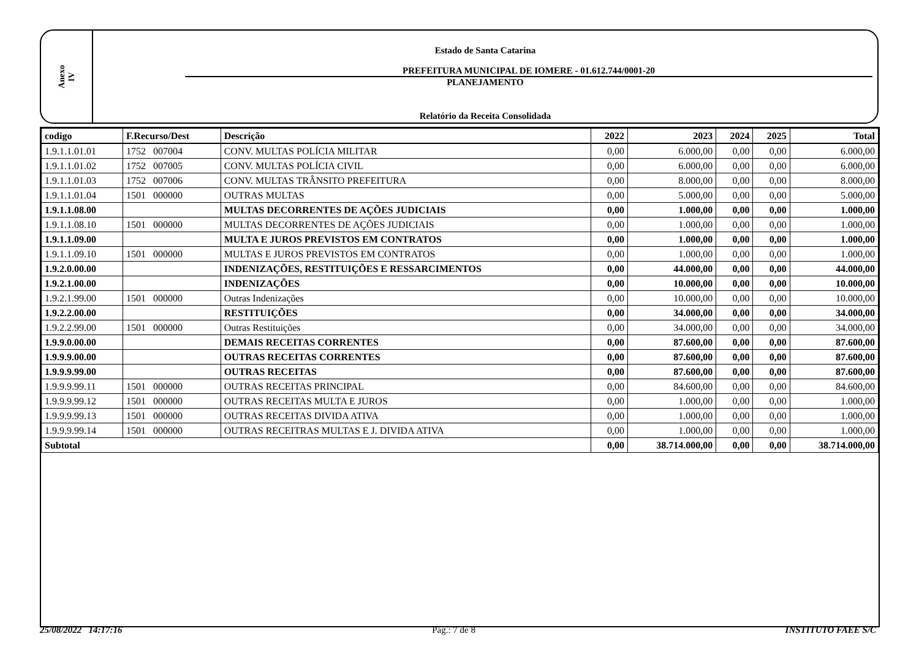Anexo
IV
Estado de Santa Catarina
PREFEITURA MUNICIPAL DE IOMERE - 01.612.744/0001-20
PLANEJAMENTO
Relatório da Receita Consolidada
| codigo | F.Recurso/Dest | Descrição | 2022 | 2023 | 2024 | 2025 | Total |
| --- | --- | --- | --- | --- | --- | --- | --- |
| 1.9.1.1.01.01 | 1752 007004 | CONV. MULTAS POLÍCIA MILITAR | 0,00 | 6.000,00 | 0,00 | 0,00 | 6.000,00 |
| 1.9.1.1.01.02 | 1752 007005 | CONV. MULTAS POLÍCIA CIVIL | 0,00 | 6.000,00 | 0,00 | 0,00 | 6.000,00 |
| 1.9.1.1.01.03 | 1752 007006 | CONV. MULTAS TRÂNSITO PREFEITURA | 0,00 | 8.000,00 | 0,00 | 0,00 | 8.000,00 |
| 1.9.1.1.01.04 | 1501 000000 | OUTRAS MULTAS | 0,00 | 5.000,00 | 0,00 | 0,00 | 5.000,00 |
| 1.9.1.1.08.00 | | MULTAS DECORRENTES DE AÇÕES JUDICIAIS | 0,00 | 1.000,00 | 0,00 | 0,00 | 1.000,00 |
| 1.9.1.1.08.10 | 1501 000000 | MULTAS DECORRENTES DE AÇÕES JUDICIAIS | 0,00 | 1.000,00 | 0,00 | 0,00 | 1.000,00 |
| 1.9.1.1.09.00 | | MULTA E JUROS PREVISTOS EM CONTRATOS | 0,00 | 1.000,00 | 0,00 | 0,00 | 1.000,00 |
| 1.9.1.1.09.10 | 1501 000000 | MULTAS E JUROS PREVISTOS EM CONTRATOS | 0,00 | 1.000,00 | 0,00 | 0,00 | 1.000,00 |
| 1.9.2.0.00.00 | | INDENIZAÇÕES, RESTITUIÇÕES E RESSARCIMENTOS | 0,00 | 44.000,00 | 0,00 | 0,00 | 44.000,00 |
| 1.9.2.1.00.00 | | INDENIZAÇÕES | 0,00 | 10.000,00 | 0,00 | 0,00 | 10.000,00 |
| 1.9.2.1.99.00 | 1501 000000 | Outras Indenizações | 0,00 | 10.000,00 | 0,00 | 0,00 | 10.000,00 |
| 1.9.2.2.00.00 | | RESTITUIÇÕES | 0,00 | 34.000,00 | 0,00 | 0,00 | 34.000,00 |
| 1.9.2.2.99.00 | 1501 000000 | Outras Restituições | 0,00 | 34.000,00 | 0,00 | 0,00 | 34.000,00 |
| 1.9.9.0.00.00 | | DEMAIS RECEITAS CORRENTES | 0,00 | 87.600,00 | 0,00 | 0,00 | 87.600,00 |
| 1.9.9.9.00.00 | | OUTRAS RECEITAS CORRENTES | 0,00 | 87.600,00 | 0,00 | 0,00 | 87.600,00 |
| 1.9.9.9.99.00 | | OUTRAS RECEITAS | 0,00 | 87.600,00 | 0,00 | 0,00 | 87.600,00 |
| 1.9.9.9.99.11 | 1501 000000 | OUTRAS RECEITAS PRINCIPAL | 0,00 | 84.600,00 | 0,00 | 0,00 | 84.600,00 |
| 1.9.9.9.99.12 | 1501 000000 | OUTRAS RECEITAS MULTA E JUROS | 0,00 | 1.000,00 | 0,00 | 0,00 | 1.000,00 |
| 1.9.9.9.99.13 | 1501 000000 | OUTRAS RECEITAS DIVIDA ATIVA | 0,00 | 1.000,00 | 0,00 | 0,00 | 1.000,00 |
| 1.9.9.9.99.14 | 1501 000000 | OUTRAS RECEITRAS MULTAS E J. DIVIDA ATIVA | 0,00 | 1.000,00 | 0,00 | 0,00 | 1.000,00 |
| Subtotal | | | 0,00 | 38.714.000,00 | 0,00 | 0,00 | 38.714.000,00 |
25/08/2022 14:17:16 Pág.: 7 de 8 INSTITUTO FAEE S/C